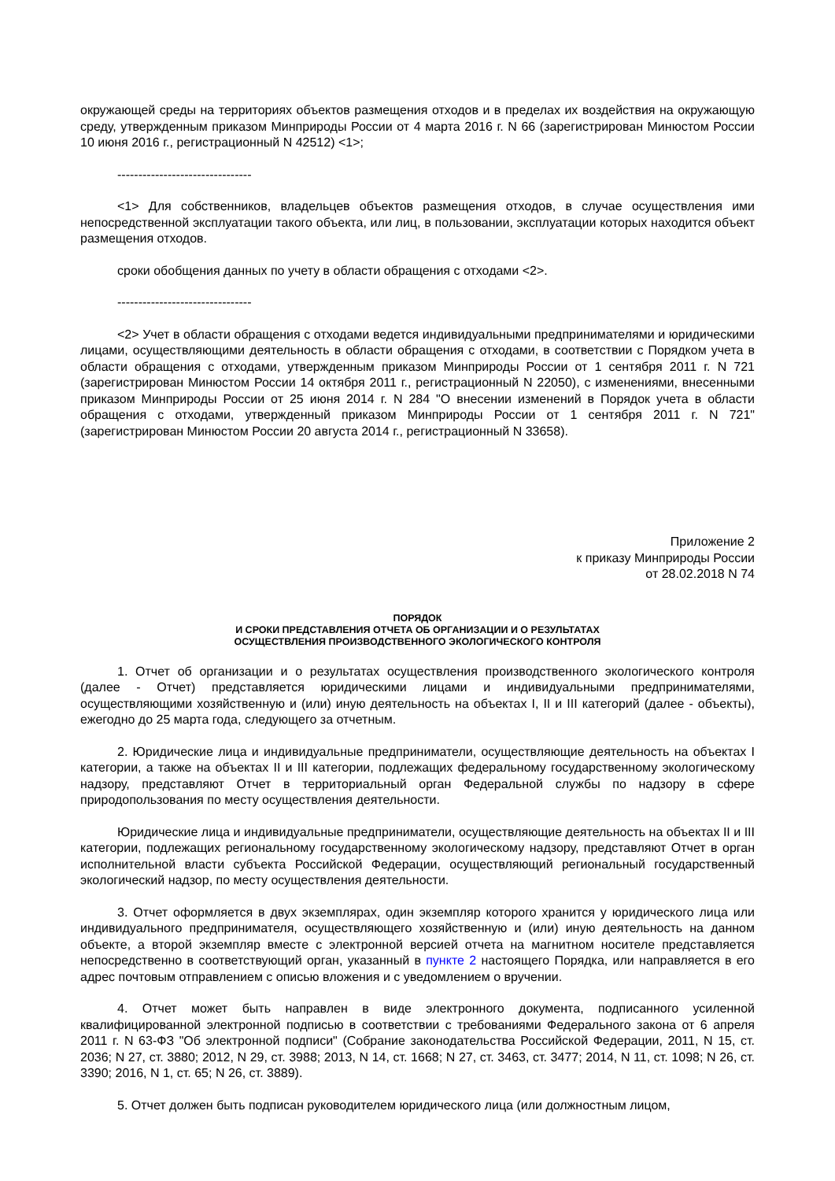окружающей среды на территориях объектов размещения отходов и в пределах их воздействия на окружающую среду, утвержденным приказом Минприроды России от 4 марта 2016 г. N 66 (зарегистрирован Минюстом России 10 июня 2016 г., регистрационный N 42512) <1>;
--------------------------------
<1> Для собственников, владельцев объектов размещения отходов, в случае осуществления ими непосредственной эксплуатации такого объекта, или лиц, в пользовании, эксплуатации которых находится объект размещения отходов.
сроки обобщения данных по учету в области обращения с отходами <2>.
--------------------------------
<2> Учет в области обращения с отходами ведется индивидуальными предпринимателями и юридическими лицами, осуществляющими деятельность в области обращения с отходами, в соответствии с Порядком учета в области обращения с отходами, утвержденным приказом Минприроды России от 1 сентября 2011 г. N 721 (зарегистрирован Минюстом России 14 октября 2011 г., регистрационный N 22050), с изменениями, внесенными приказом Минприроды России от 25 июня 2014 г. N 284 "О внесении изменений в Порядок учета в области обращения с отходами, утвержденный приказом Минприроды России от 1 сентября 2011 г. N 721" (зарегистрирован Минюстом России 20 августа 2014 г., регистрационный N 33658).
Приложение 2
к приказу Минприроды России
от 28.02.2018 N 74
ПОРЯДОК
И СРОКИ ПРЕДСТАВЛЕНИЯ ОТЧЕТА ОБ ОРГАНИЗАЦИИ И О РЕЗУЛЬТАТАХ
ОСУЩЕСТВЛЕНИЯ ПРОИЗВОДСТВЕННОГО ЭКОЛОГИЧЕСКОГО КОНТРОЛЯ
1. Отчет об организации и о результатах осуществления производственного экологического контроля (далее - Отчет) представляется юридическими лицами и индивидуальными предпринимателями, осуществляющими хозяйственную и (или) иную деятельность на объектах I, II и III категорий (далее - объекты), ежегодно до 25 марта года, следующего за отчетным.
2. Юридические лица и индивидуальные предприниматели, осуществляющие деятельность на объектах I категории, а также на объектах II и III категории, подлежащих федеральному государственному экологическому надзору, представляют Отчет в территориальный орган Федеральной службы по надзору в сфере природопользования по месту осуществления деятельности.
Юридические лица и индивидуальные предприниматели, осуществляющие деятельность на объектах II и III категории, подлежащих региональному государственному экологическому надзору, представляют Отчет в орган исполнительной власти субъекта Российской Федерации, осуществляющий региональный государственный экологический надзор, по месту осуществления деятельности.
3. Отчет оформляется в двух экземплярах, один экземпляр которого хранится у юридического лица или индивидуального предпринимателя, осуществляющего хозяйственную и (или) иную деятельность на данном объекте, а второй экземпляр вместе с электронной версией отчета на магнитном носителе представляется непосредственно в соответствующий орган, указанный в пункте 2 настоящего Порядка, или направляется в его адрес почтовым отправлением с описью вложения и с уведомлением о вручении.
4. Отчет может быть направлен в виде электронного документа, подписанного усиленной квалифицированной электронной подписью в соответствии с требованиями Федерального закона от 6 апреля 2011 г. N 63-ФЗ "Об электронной подписи" (Собрание законодательства Российской Федерации, 2011, N 15, ст. 2036; N 27, ст. 3880; 2012, N 29, ст. 3988; 2013, N 14, ст. 1668; N 27, ст. 3463, ст. 3477; 2014, N 11, ст. 1098; N 26, ст. 3390; 2016, N 1, ст. 65; N 26, ст. 3889).
5. Отчет должен быть подписан руководителем юридического лица (или должностным лицом,